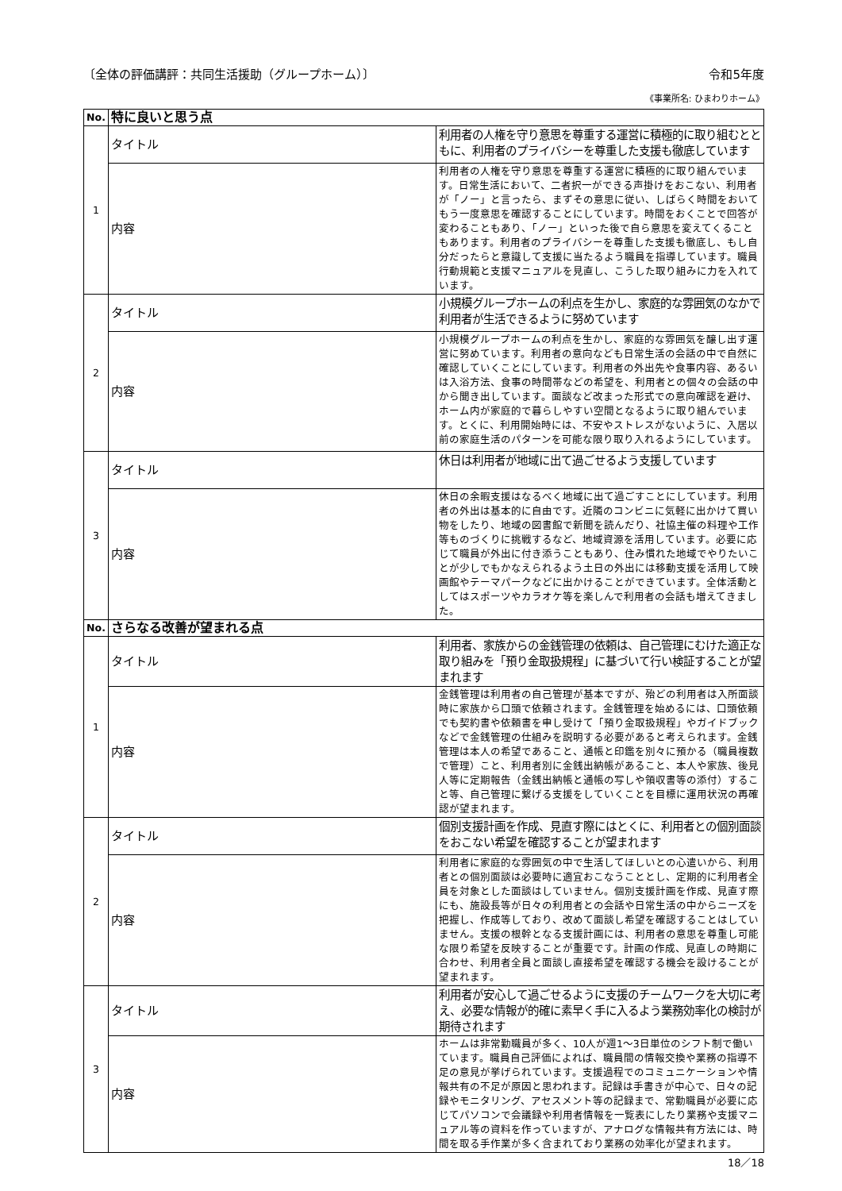〔全体の評価講評：共同生活援助（グループホーム）〕 令和5年度
《事業所名: ひまわりホーム》
| No. | 特に良いと思う点 | |
| --- | --- | --- |
| 1 | タイトル | 利用者の人権を守り意思を尊重する運営に積極的に取り組むとともに、利用者のプライバシーを尊重した支援も徹底しています |
| | 内容 | 利用者の人権を守り意思を尊重する運営に積極的に取り組んでいます。日常生活において、二者択一ができる声掛けをおこない、利用者が「ノー」と言ったら、まずその意思に従い、しばらく時間をおいてもう一度意思を確認することにしています。時間をおくことで回答が変わることもあり、「ノー」といった後で自ら意思を変えてくることもあります。利用者のプライバシーを尊重した支援も徹底し、もし自分だったらと意識して支援に当たるよう職員を指導しています。職員行動規範と支援マニュアルを見直し、こうした取り組みに力を入れています。 |
| 2 | タイトル | 小規模グループホームの利点を生かし、家庭的な雰囲気のなかで利用者が生活できるように努めています |
| | 内容 | 小規模グループホームの利点を生かし、家庭的な雰囲気を醸し出す運営に努めています。利用者の意向なども日常生活の会話の中で自然に確認していくことにしています。利用者の外出先や食事内容、あるいは入浴方法、食事の時間帯などの希望を、利用者との個々の会話の中から聞き出しています。面談など改まった形式での意向確認を避け、ホーム内が家庭的で暮らしやすい空間となるように取り組んでいます。とくに、利用開始時には、不安やストレスがないように、入居以前の家庭生活のパターンを可能な限り取り入れるようにしています。 |
| 3 | タイトル | 休日は利用者が地域に出て過ごせるよう支援しています |
| | 内容 | 休日の余暇支援はなるべく地域に出て過ごすことにしています。利用者の外出は基本的に自由です。近隣のコンビニに気軽に出かけて買い物をしたり、地域の図書館で新聞を読んだり、社協主催の料理や工作等ものづくりに挑戦するなど、地域資源を活用しています。必要に応じて職員が外出に付き添うこともあり、住み慣れた地域でやりたいことが少しでもかなえられるよう土日の外出には移動支援を活用して映画館やテーマパークなどに出かけることができています。全体活動としてはスポーツやカラオケ等を楽しんで利用者の会話も増えてきました。 |
| No. | さらなる改善が望まれる点 | |
| 1 | タイトル | 利用者、家族からの金銭管理の依頼は、自己管理にむけた適正な取り組みを「預り金取扱規程」に基づいて行い検証することが望まれます |
| | 内容 | 金銭管理は利用者の自己管理が基本ですが、殆どの利用者は入所面談時に家族から口頭で依頼されます。金銭管理を始めるには、口頭依頼でも契約書や依頼書を申し受けて「預り金取扱規程」やガイドブックなどで金銭管理の仕組みを説明する必要があると考えられます。金銭管理は本人の希望であること、通帳と印鑑を別々に預かる（職員複数で管理）こと、利用者別に金銭出納帳があること、本人や家族、後見人等に定期報告（金銭出納帳と通帳の写しや領収書等の添付）すること等、自己管理に繋げる支援をしていくことを目標に運用状況の再確認が望まれます。 |
| 2 | タイトル | 個別支援計画を作成、見直す際にはとくに、利用者との個別面談をおこない希望を確認することが望まれます |
| | 内容 | 利用者に家庭的な雰囲気の中で生活してほしいとの心遣いから、利用者との個別面談は必要時に適宜おこなうこととし、定期的に利用者全員を対象とした面談はしていません。個別支援計画を作成、見直す際にも、施設長等が日々の利用者との会話や日常生活の中からニーズを把握し、作成等しており、改めて面談し希望を確認することはしていません。支援の根幹となる支援計画には、利用者の意思を尊重し可能な限り希望を反映することが重要です。計画の作成、見直しの時期に合わせ、利用者全員と面談し直接希望を確認する機会を設けることが望まれます。 |
| 3 | タイトル | 利用者が安心して過ごせるように支援のチームワークを大切に考え、必要な情報が的確に素早く手に入るよう業務効率化の検討が期待されます |
| | 内容 | ホームは非常勤職員が多く、10人が週1～3日単位のシフト制で働いています。職員自己評価によれば、職員間の情報交換や業務の指導不足の意見が挙げられています。支援過程でのコミュニケーションや情報共有の不足が原因と思われます。記録は手書きが中心で、日々の記録やモニタリング、アセスメント等の記録まで、常勤職員が必要に応じてパソコンで会議録や利用者情報を一覧表にしたり業務や支援マニュアル等の資料を作っていますが、アナログな情報共有方法には、時間を取る手作業が多く含まれており業務の効率化が望まれます。 |
18／18